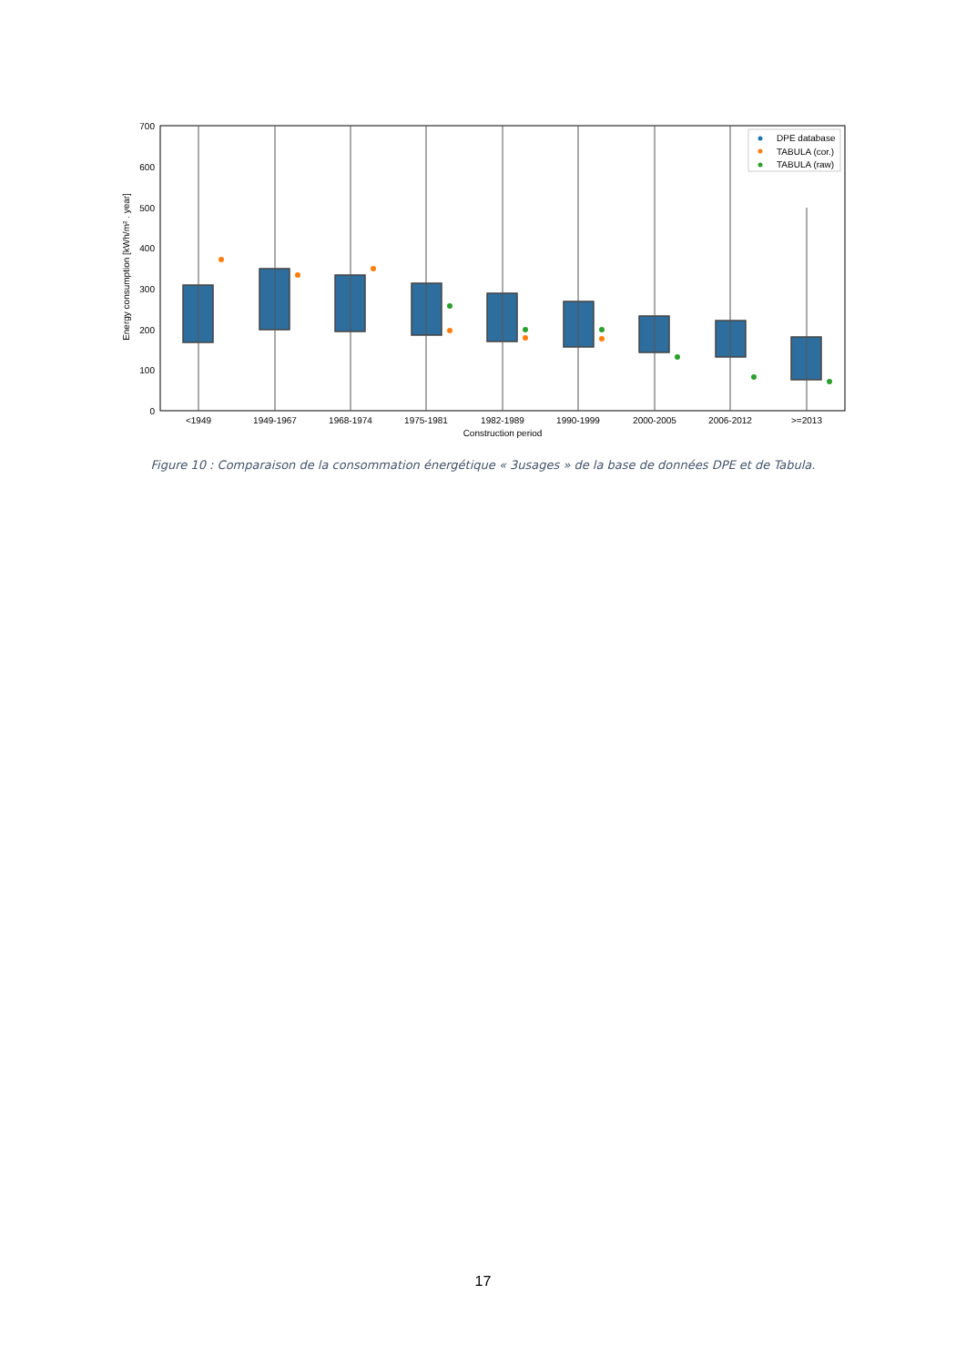0
100
200
300
400
500
600
700
Energy consumption [kWh/m² . year]
<1949
1949-1967
1968-1974
1975-1981
1982-1989
1990-1999
2000-2005
2006-2012
>=2013
Construction period
DPE database
TABULA (cor.)
TABULA (raw)
Figure 10 : Comparaison de la consommation énergétique « 3usages » de la base de données DPE et de Tabula.
17